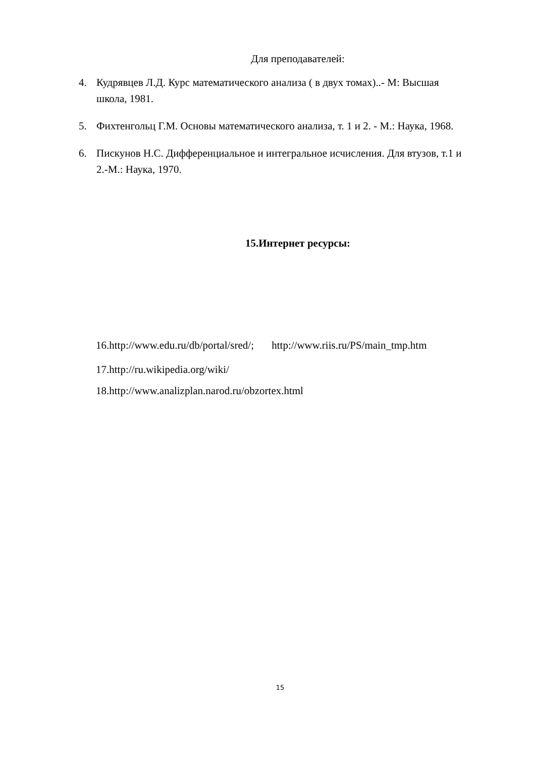Для преподавателей:
4. Кудрявцев Л.Д. Курс математического анализа ( в двух томах)..- М: Высшая школа, 1981.
5. Фихтенгольц Г.М. Основы математического анализа, т. 1 и 2. - М.: Наука, 1968.
6. Пискунов Н.С. Дифференциальное и интегральное исчисления. Для втузов, т.1 и 2.-М.: Наука, 1970.
15.Интернет ресурсы:
16.http://www.edu.ru/db/portal/sred/; http://www.riis.ru/PS/main_tmp.htm
17.http://ru.wikipedia.org/wiki/
18.http://www.analizplan.narod.ru/obzortex.html
15